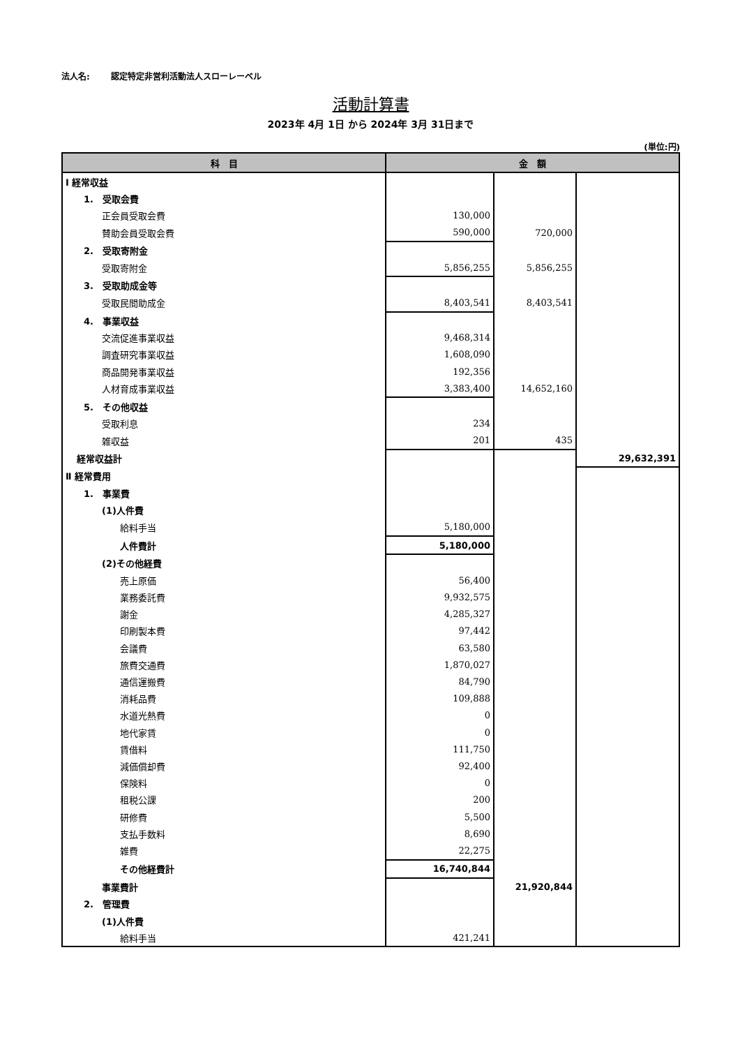法人名: 認定特定非営利活動法人スローレーベル
活動計算書
2023年 4月 1日 から 2024年 3月 31日まで
(単位:円)
| 科 目 | 金 額 | | |
| --- | --- | --- | --- |
| Ⅰ 経常収益 | | | |
| 1. 受取会費 | | | |
| 正会員受取会費 | 130,000 | | |
| 賛助会員受取会費 | 590,000 | 720,000 | |
| 2. 受取寄附金 | | | |
| 受取寄附金 | 5,856,255 | 5,856,255 | |
| 3. 受取助成金等 | | | |
| 受取民間助成金 | 8,403,541 | 8,403,541 | |
| 4. 事業収益 | | | |
| 交流促進事業収益 | 9,468,314 | | |
| 調査研究事業収益 | 1,608,090 | | |
| 商品開発事業収益 | 192,356 | | |
| 人材育成事業収益 | 3,383,400 | 14,652,160 | |
| 5. その他収益 | | | |
| 受取利息 | 234 | | |
| 雑収益 | 201 | 435 | |
| 経常収益計 | | | 29,632,391 |
| Ⅱ 経常費用 | | | |
| 1. 事業費 | | | |
| (1)人件費 | | | |
| 給料手当 | 5,180,000 | | |
| 人件費計 | 5,180,000 | | |
| (2)その他経費 | | | |
| 売上原価 | 56,400 | | |
| 業務委託費 | 9,932,575 | | |
| 謝金 | 4,285,327 | | |
| 印刷製本費 | 97,442 | | |
| 会議費 | 63,580 | | |
| 旅費交通費 | 1,870,027 | | |
| 通信運搬費 | 84,790 | | |
| 消耗品費 | 109,888 | | |
| 水道光熱費 | 0 | | |
| 地代家賃 | 0 | | |
| 賃借料 | 111,750 | | |
| 減価償却費 | 92,400 | | |
| 保険料 | 0 | | |
| 租税公課 | 200 | | |
| 研修費 | 5,500 | | |
| 支払手数料 | 8,690 | | |
| 雑費 | 22,275 | | |
| その他経費計 | 16,740,844 | | |
| 事業費計 | | 21,920,844 | |
| 2. 管理費 | | | |
| (1)人件費 | | | |
| 給料手当 | 421,241 | | |